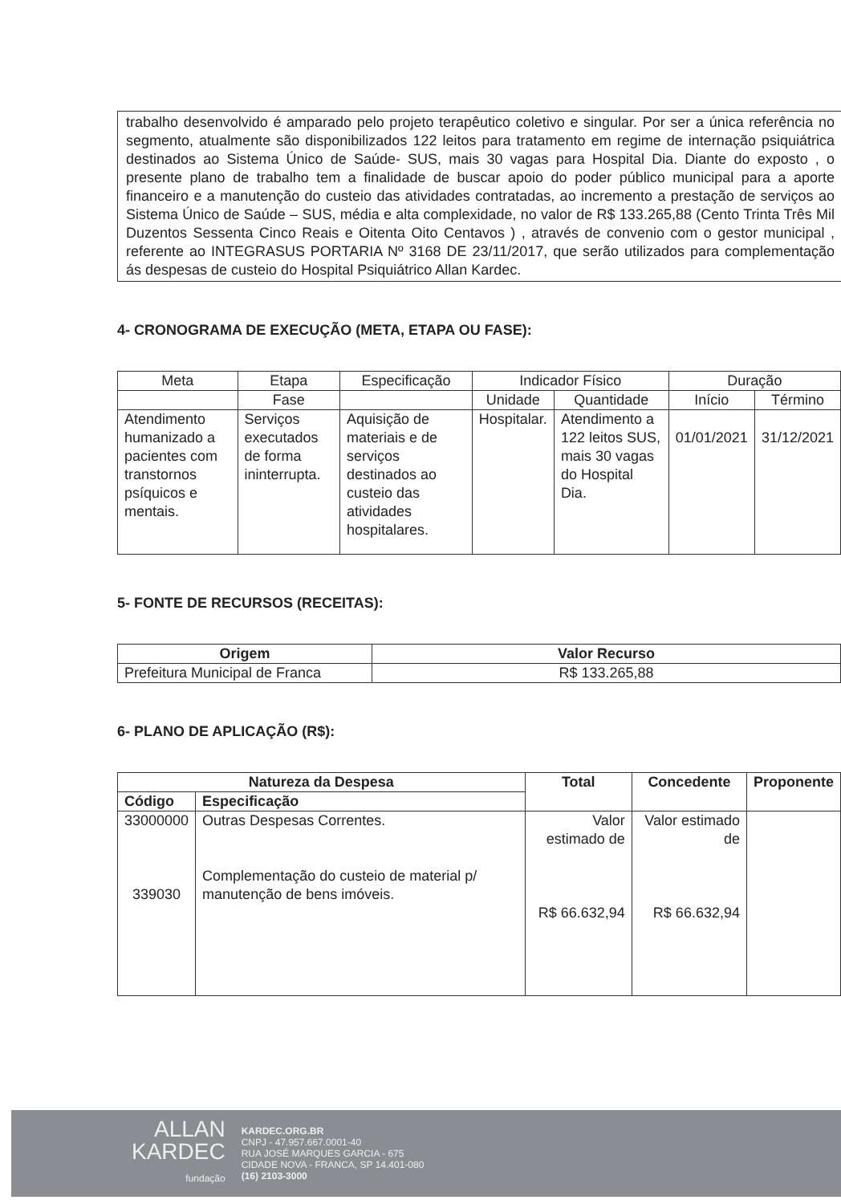trabalho desenvolvido é amparado pelo projeto terapêutico coletivo e singular. Por ser a única referência no segmento, atualmente são disponibilizados 122 leitos para tratamento em regime de internação psiquiátrica destinados ao Sistema Único de Saúde- SUS, mais 30 vagas para Hospital Dia. Diante do exposto , o presente plano de trabalho tem a finalidade de buscar apoio do poder público municipal para a aporte financeiro e a manutenção do custeio das atividades contratadas, ao incremento a prestação de serviços ao Sistema Único de Saúde – SUS, média e alta complexidade, no valor de R$ 133.265,88 (Cento Trinta Três Mil Duzentos Sessenta Cinco Reais e Oitenta Oito Centavos ) , através de convenio com o gestor municipal , referente ao INTEGRASUS PORTARIA Nº 3168 DE 23/11/2017, que serão utilizados para complementação ás despesas de custeio do Hospital Psiquiátrico Allan Kardec.
4- CRONOGRAMA DE EXECUÇÃO (META, ETAPA OU FASE):
| Meta | Etapa | Especificação | Indicador Físico | | Duração | |
| --- | --- | --- | --- | --- | --- | --- |
| | Fase | | Unidade | Quantidade | Início | Término |
| Atendimento humanizado a pacientes com transtornos psíquicos e mentais. | Serviços executados de forma ininterrupta. | Aquisição de materiais e de serviços destinados ao custeio das atividades hospitalares. | Hospitalar. | Atendimento a 122 leitos SUS, mais 30 vagas do Hospital Dia. | 01/01/2021 | 31/12/2021 |
5- FONTE DE RECURSOS (RECEITAS):
| Origem | Valor Recurso |
| --- | --- |
| Prefeitura Municipal de Franca | R$ 133.265,88 |
6- PLANO DE APLICAÇÃO (R$):
| Natureza da Despesa | | Total | Concedente | Proponente |
| --- | --- | --- | --- | --- |
| Código | Especificação | | | |
| 33000000 339030 | Outras Despesas Correntes. Complementação do custeio de material p/ manutenção de bens imóveis. | Valor estimado de R$ 66.632,94 | Valor estimado de R$ 66.632,94 | |
ALLAN
KARDEC
fundação
KARDEC.ORG.BR
CNPJ - 47.957.667.0001-40
RUA JOSÉ MARQUES GARCIA - 675
CIDADE NOVA - FRANCA, SP 14.401-080
(16) 2103-3000